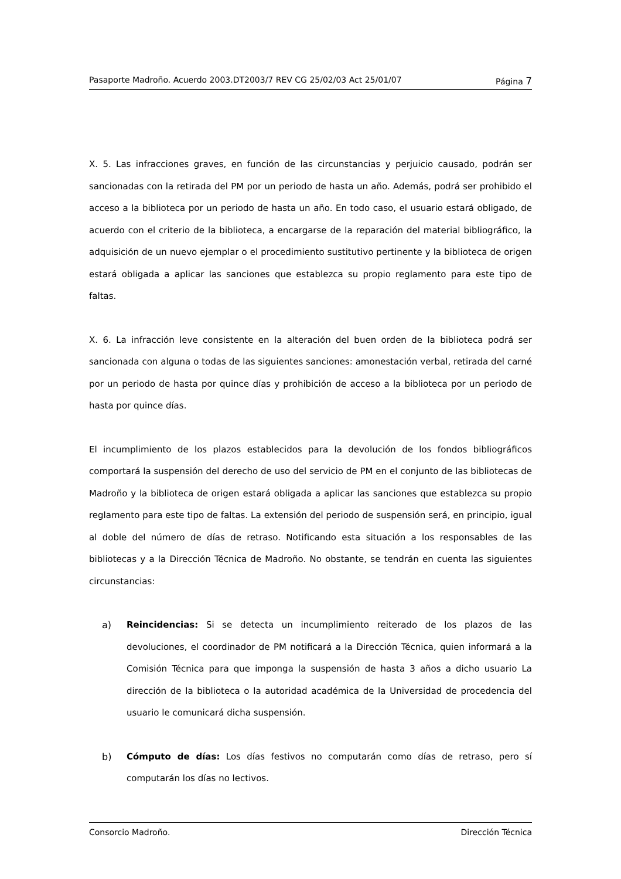Pasaporte Madroño. Acuerdo 2003.DT2003/7 REV CG 25/02/03 Act 25/01/07 Página 7
X. 5. Las infracciones graves, en función de las circunstancias y perjuicio causado, podrán ser sancionadas con la retirada del PM por un periodo de hasta un año. Además, podrá ser prohibido el acceso a la biblioteca por un periodo de hasta un año. En todo caso, el usuario estará obligado, de acuerdo con el criterio de la biblioteca, a encargarse de la reparación del material bibliográfico, la adquisición de un nuevo ejemplar o el procedimiento sustitutivo pertinente y la biblioteca de origen estará obligada a aplicar las sanciones que establezca su propio reglamento para este tipo de faltas.
X. 6. La infracción leve consistente en la alteración del buen orden de la biblioteca podrá ser sancionada con alguna o todas de las siguientes sanciones: amonestación verbal, retirada del carné por un periodo de hasta por quince días y prohibición de acceso a la biblioteca por un periodo de hasta por quince días.
El incumplimiento de los plazos establecidos para la devolución de los fondos bibliográficos comportará la suspensión del derecho de uso del servicio de PM en el conjunto de las bibliotecas de Madroño y la biblioteca de origen estará obligada a aplicar las sanciones que establezca su propio reglamento para este tipo de faltas. La extensión del periodo de suspensión será, en principio, igual al doble del número de días de retraso. Notificando esta situación a los responsables de las bibliotecas y a la Dirección Técnica de Madroño. No obstante, se tendrán en cuenta las siguientes circunstancias:
a) Reincidencias: Si se detecta un incumplimiento reiterado de los plazos de las devoluciones, el coordinador de PM notificará a la Dirección Técnica, quien informará a la Comisión Técnica para que imponga la suspensión de hasta 3 años a dicho usuario La dirección de la biblioteca o la autoridad académica de la Universidad de procedencia del usuario le comunicará dicha suspensión.
b) Cómputo de días: Los días festivos no computarán como días de retraso, pero sí computarán los días no lectivos.
Consorcio Madroño. Dirección Técnica